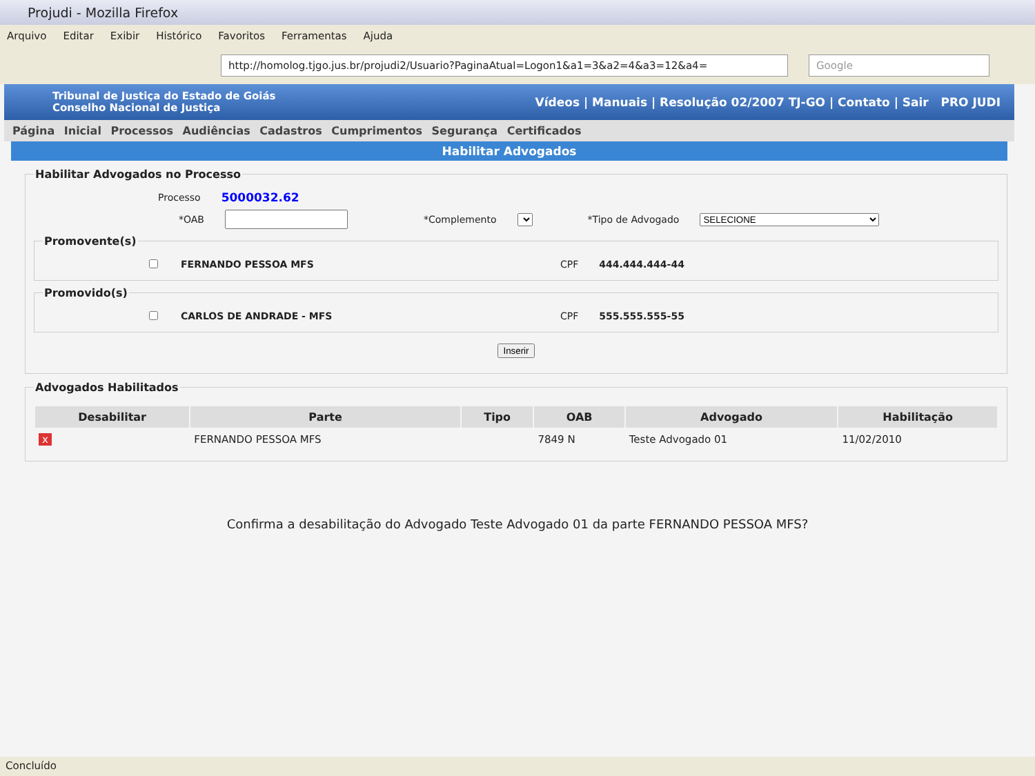Projudi - Mozilla Firefox
Arquivo Editar Exibir Histórico Favoritos Ferramentas Ajuda
http://homolog.tjgo.jus.br/projudi2/Usuario?PaginaAtual=Logon1&a1=3&a2=4&a3=12&a4= Google
Tribunal de Justiça do Estado de Goiás
Conselho Nacional de Justiça
Vídeos | Manuais | Resolução 02/2007 TJ-GO | Contato | Sair PRO JUDI
Página Inicial Processos Audiências Cadastros Cumprimentos Segurança Certificados
Habilitar Advogados
Habilitar Advogados no Processo
Processo 5000032.62
*OAB *Complemento *Tipo de Advogado SELECIONE
Promovente(s)
FERNANDO PESSOA MFS CPF 444.444.444-44
Promovido(s)
CARLOS DE ANDRADE - MFS CPF 555.555.555-55
Inserir
Advogados Habilitados
| Desabilitar | Parte | Tipo | OAB | Advogado | Habilitação |
| --- | --- | --- | --- | --- | --- |
| x | FERNANDO PESSOA MFS | | 7849 N | Teste Advogado 01 | 11/02/2010 |
Confirma a desabilitação do Advogado Teste Advogado 01 da parte FERNANDO PESSOA MFS?
Concluído